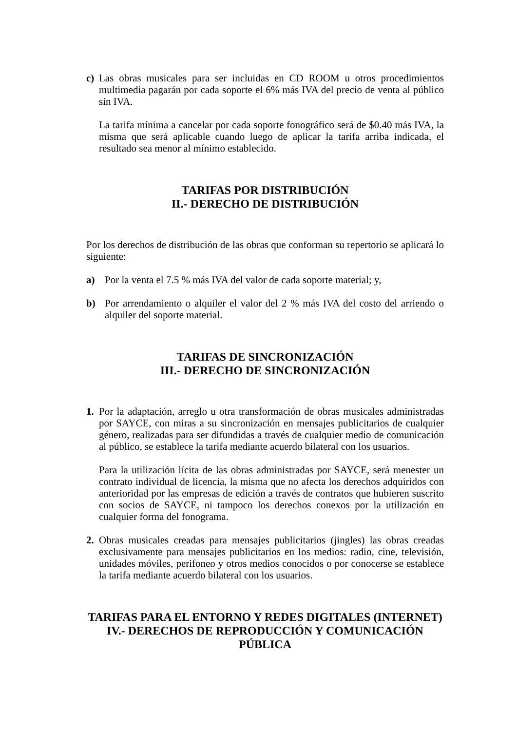c) Las obras musicales para ser incluidas en CD ROOM u otros procedimientos multimedia pagarán por cada soporte el 6% más IVA del precio de venta al público sin IVA.
La tarifa mínima a cancelar por cada soporte fonográfico será de $0.40 más IVA, la misma que será aplicable cuando luego de aplicar la tarifa arriba indicada, el resultado sea menor al mínimo establecido.
TARIFAS POR DISTRIBUCIÓN
II.- DERECHO DE DISTRIBUCIÓN
Por los derechos de distribución de las obras que conforman su repertorio se aplicará lo siguiente:
a) Por la venta el 7.5 % más IVA del valor de cada soporte material; y,
b) Por arrendamiento o alquiler el valor del 2 % más IVA del costo del arriendo o alquiler del soporte material.
TARIFAS DE SINCRONIZACIÓN
III.- DERECHO DE SINCRONIZACIÓN
1. Por la adaptación, arreglo u otra transformación de obras musicales administradas por SAYCE, con miras a su sincronización en mensajes publicitarios de cualquier género, realizadas para ser difundidas a través de cualquier medio de comunicación al público, se establece la tarifa mediante acuerdo bilateral con los usuarios.
Para la utilización lícita de las obras administradas por SAYCE, será menester un contrato individual de licencia, la misma que no afecta los derechos adquiridos con anterioridad por las empresas de edición a través de contratos que hubieren suscrito con socios de SAYCE, ni tampoco los derechos conexos por la utilización en cualquier forma del fonograma.
2. Obras musicales creadas para mensajes publicitarios (jingles) las obras creadas exclusivamente para mensajes publicitarios en los medios: radio, cine, televisión, unidades móviles, perifoneo y otros medios conocidos o por conocerse se establece la tarifa mediante acuerdo bilateral con los usuarios.
TARIFAS PARA EL ENTORNO Y REDES DIGITALES (INTERNET)
IV.- DERECHOS DE REPRODUCCIÓN Y COMUNICACIÓN PÚBLICA